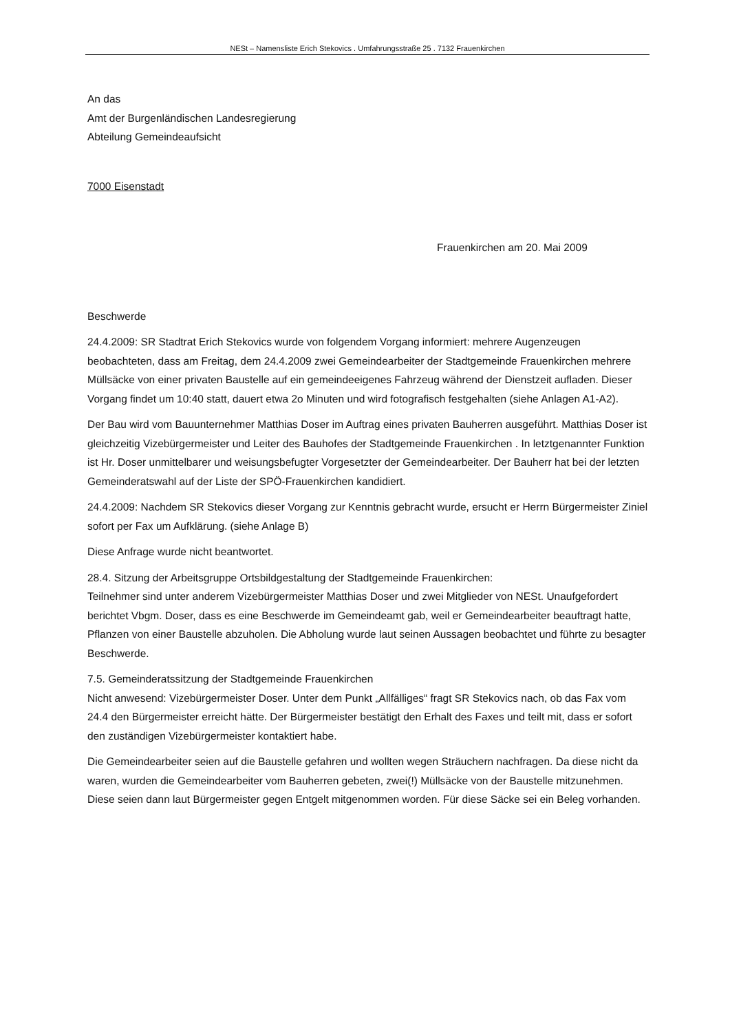NESt – Namensliste Erich Stekovics . Umfahrungsstraße 25 . 7132 Frauenkirchen
An das
Amt der Burgenländischen Landesregierung
Abteilung Gemeindeaufsicht
7000 Eisenstadt
Frauenkirchen am 20. Mai 2009
Beschwerde
24.4.2009: SR Stadtrat Erich Stekovics wurde von folgendem Vorgang informiert: mehrere Augenzeugen beobachteten, dass am Freitag, dem 24.4.2009 zwei Gemeindearbeiter der Stadtgemeinde Frauenkirchen mehrere Müllsäcke von einer privaten Baustelle auf ein gemeindeeigenes Fahrzeug während der Dienstzeit aufladen. Dieser Vorgang findet um 10:40 statt, dauert etwa 2o Minuten und wird fotografisch festgehalten (siehe Anlagen A1-A2).
Der Bau wird vom Bauunternehmer Matthias Doser im Auftrag eines privaten Bauherren ausgeführt. Matthias Doser ist gleichzeitig Vizebürgermeister und Leiter des Bauhofes der Stadtgemeinde Frauenkirchen . In letztgenannter Funktion ist Hr. Doser unmittelbarer und weisungsbefugter Vorgesetzter der Gemeindearbeiter. Der Bauherr hat bei der letzten Gemeinderatswahl auf der Liste der SPÖ-Frauenkirchen kandidiert.
24.4.2009: Nachdem SR Stekovics dieser Vorgang zur Kenntnis gebracht wurde, ersucht er Herrn Bürgermeister Ziniel sofort per Fax um Aufklärung. (siehe Anlage B)
Diese Anfrage wurde nicht beantwortet.
28.4. Sitzung der Arbeitsgruppe Ortsbildgestaltung der Stadtgemeinde Frauenkirchen:
Teilnehmer sind unter anderem Vizebürgermeister Matthias Doser und zwei Mitglieder von NESt. Unaufgefordert berichtet Vbgm. Doser, dass es eine Beschwerde im Gemeindeamt gab, weil er Gemeindearbeiter beauftragt hatte, Pflanzen von einer Baustelle abzuholen. Die Abholung wurde laut seinen Aussagen beobachtet und führte zu besagter Beschwerde.
7.5. Gemeinderatssitzung der Stadtgemeinde Frauenkirchen
Nicht anwesend: Vizebürgermeister Doser. Unter dem Punkt „Allfälliges“ fragt SR Stekovics nach, ob das Fax vom 24.4 den Bürgermeister erreicht hätte. Der Bürgermeister bestätigt den Erhalt des Faxes und teilt mit, dass er sofort den zuständigen Vizebürgermeister kontaktiert habe.
Die Gemeindearbeiter seien auf die Baustelle gefahren und wollten wegen Sträuchern nachfragen. Da diese nicht da waren, wurden die Gemeindearbeiter vom Bauherren gebeten, zwei(!) Müllsäcke von der Baustelle mitzunehmen. Diese seien dann laut Bürgermeister gegen Entgelt mitgenommen worden. Für diese Säcke sei ein Beleg vorhanden.